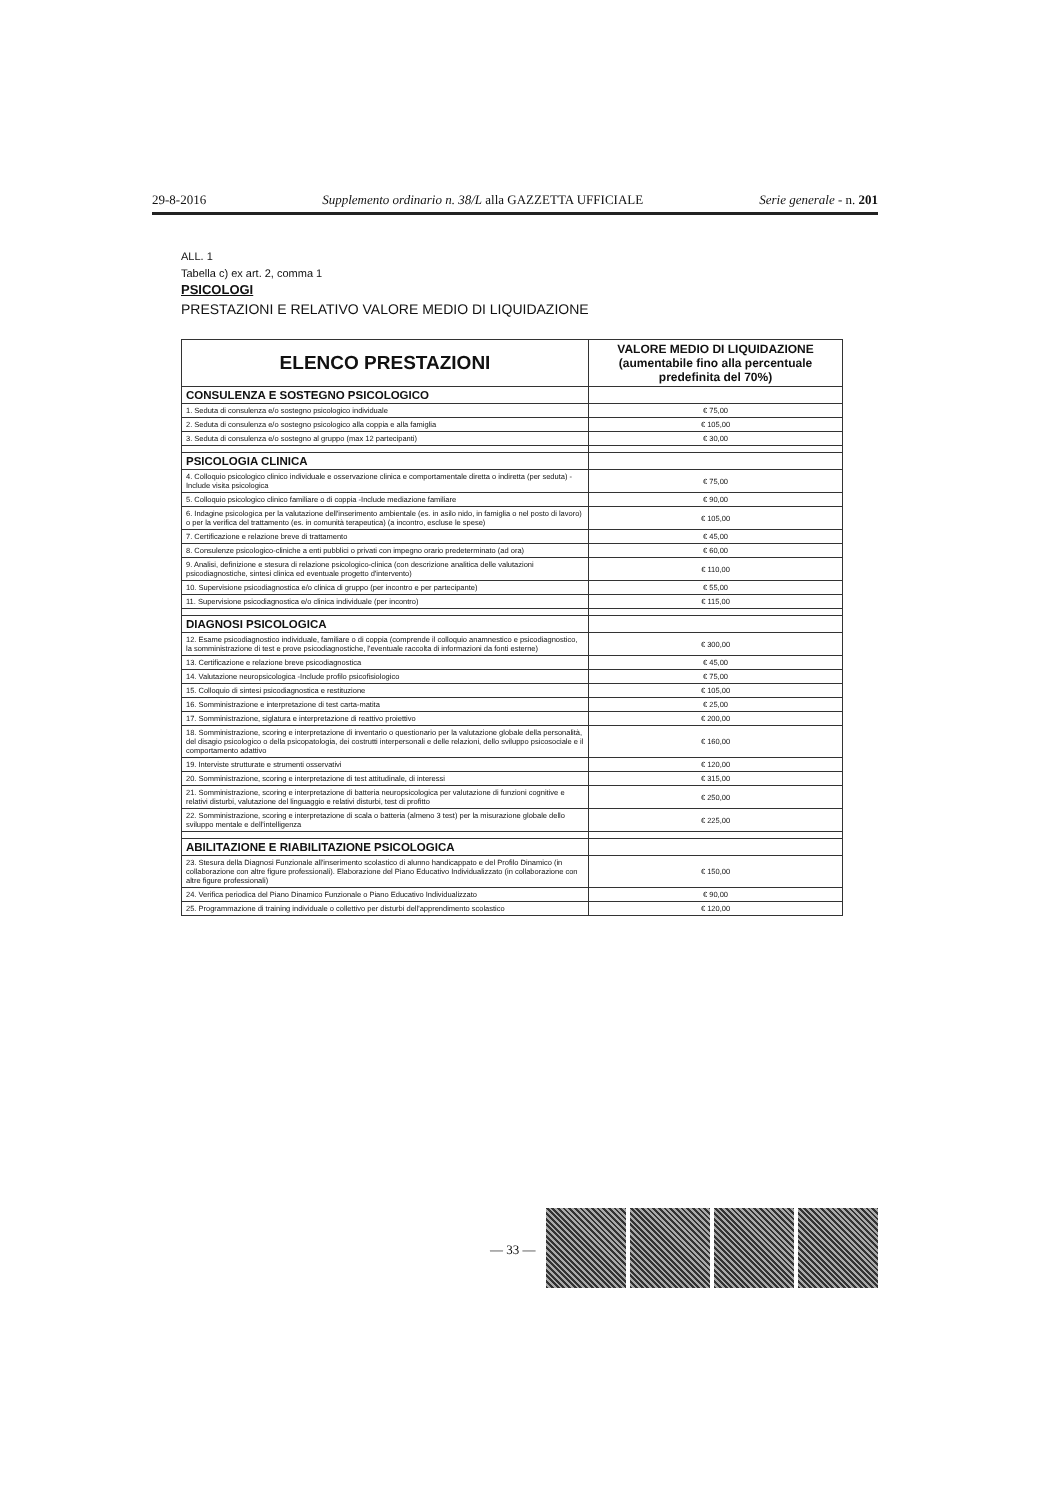29-8-2016 Supplemento ordinario n. 38/L alla GAZZETTA UFFICIALE Serie generale - n. 201
ALL. 1
Tabella c) ex art. 2, comma 1
PSICOLOGI
PRESTAZIONI E RELATIVO VALORE MEDIO DI LIQUIDAZIONE
| ELENCO PRESTAZIONI | VALORE MEDIO DI LIQUIDAZIONE (aumentabile fino alla percentuale predefinita del 70%) |
| --- | --- |
| CONSULENZA E SOSTEGNO PSICOLOGICO | |
| 1. Seduta di consulenza e/o sostegno psicologico individuale | € 75,00 |
| 2. Seduta di consulenza e/o sostegno psicologico alla coppia e alla famiglia | € 105,00 |
| 3. Seduta di consulenza e/o sostegno al gruppo (max 12 partecipanti) | € 30,00 |
| PSICOLOGIA CLINICA | |
| 4. Colloquio psicologico clinico individuale e osservazione clinica e comportamentale diretta o indiretta (per seduta) -Include visita psicologica | € 75,00 |
| 5. Colloquio psicologico clinico familiare o di coppia -Include mediazione familiare | € 90,00 |
| 6. Indagine psicologica per la valutazione dell'inserimento ambientale (es. in asilo nido, in famiglia o nel posto di lavoro) o per la verifica del trattamento (es. in comunità terapeutica) (a incontro, escluse le spese) | € 105,00 |
| 7. Certificazione e relazione breve di trattamento | € 45,00 |
| 8. Consulenze psicologico-cliniche a enti pubblici o privati con impegno orario predeterminato (ad ora) | € 60,00 |
| 9. Analisi, definizione e stesura di relazione psicologico-clinica (con descrizione analitica delle valutazioni psicodiagnostiche, sintesi clinica ed eventuale progetto d'intervento) | € 110,00 |
| 10. Supervisione psicodiagnostica e/o clinica di gruppo (per incontro e per partecipante) | € 55,00 |
| 11. Supervisione psicodiagnostica e/o clinica individuale (per incontro) | € 115,00 |
| DIAGNOSI PSICOLOGICA | |
| 12. Esame psicodiagnostico individuale, familiare o di coppia (comprende il colloquio anamnestico e psicodiagnostico, la somministrazione di test e prove psicodiagnostiche, l'eventuale raccolta di informazioni da fonti esterne) | € 300,00 |
| 13. Certificazione e relazione breve psicodiagnostica | € 45,00 |
| 14. Valutazione neuropsicologica -Include profilo psicofisiologico | € 75,00 |
| 15. Colloquio di sintesi psicodiagnostica e restituzione | € 105,00 |
| 16. Somministrazione e interpretazione di test carta-matita | € 25,00 |
| 17. Somministrazione, siglatura e interpretazione di reattivo proiettivo | € 200,00 |
| 18. Somministrazione, scoring e interpretazione di inventario o questionario per la valutazione globale della personalità, del disagio psicologico o della psicopatologia, dei costrutti interpersonali e delle relazioni, dello sviluppo psicosociale e il comportamento adattivo | € 160,00 |
| 19. Interviste strutturate e strumenti osservativi | € 120,00 |
| 20. Somministrazione, scoring e interpretazione di test attitudinale, di interessi | € 315,00 |
| 21. Somministrazione, scoring e interpretazione di batteria neuropsicologica per valutazione di funzioni cognitive e relativi disturbi, valutazione del linguaggio e relativi disturbi, test di profitto | € 250,00 |
| 22. Somministrazione, scoring e interpretazione di scala o batteria (almeno 3 test) per la misurazione globale dello sviluppo mentale e dell'intelligenza | € 225,00 |
| ABILITAZIONE E RIABILITAZIONE PSICOLOGICA | |
| 23. Stesura della Diagnosi Funzionale all'inserimento scolastico di alunno handicappato e del Profilo Dinamico (in collaborazione con altre figure professionali). Elaborazione del Piano Educativo Individualizzato (in collaborazione con altre figure professionali) | € 150,00 |
| 24. Verifica periodica del Piano Dinamico Funzionale o Piano Educativo Individualizzato | € 90,00 |
| 25. Programmazione di training individuale o collettivo per disturbi dell'apprendimento scolastico | € 120,00 |
— 33 —